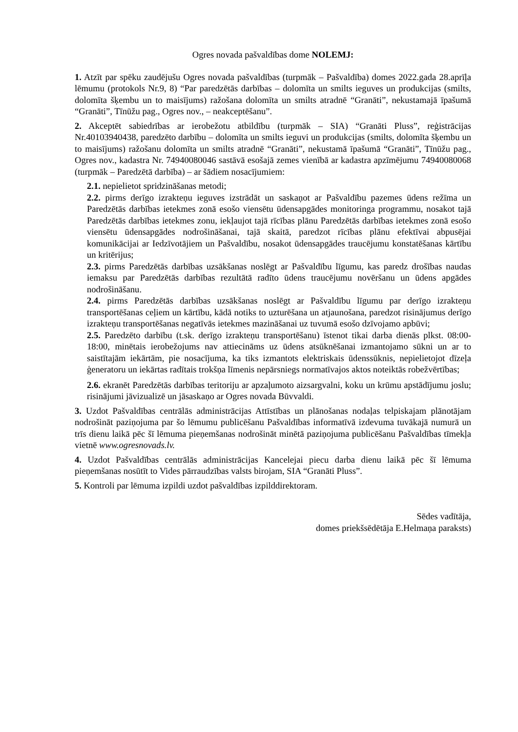Ogres novada pašvaldības dome NOLEMJ:
1. Atzīt par spēku zaudējušu Ogres novada pašvaldības (turpmāk – Pašvaldība) domes 2022.gada 28.aprīļa lēmumu (protokols Nr.9, 8) “Par paredzētās darbības – dolomīta un smilts ieguves un produkcijas (smilts, dolomīta šķembu un to maisījums) ražošana dolomīta un smilts atradnē “Granāti”, nekustamajā īpašumā “Granāti”, Tīnūžu pag., Ogres nov., – neakceptēšanu”.
2. Akceptēt sabiedrības ar ierobežotu atbildību (turpmāk – SIA) “Granāti Pluss”, reģistrācijas Nr.40103940438, paredzēto darbību – dolomīta un smilts ieguvi un produkcijas (smilts, dolomīta šķembu un to maisījums) ražošanu dolomīta un smilts atradnē “Granāti”, nekustamā īpašumā “Granāti”, Tīnūžu pag., Ogres nov., kadastra Nr. 74940080046 sastāvā esošajā zemes vienībā ar kadastra apzīmējumu 74940080068 (turpmāk – Paredzētā darbība) – ar šādiem nosacījumiem:
2.1. nepielietot spridzināšanas metodi;
2.2. pirms derīgo izrakteņu ieguves izstrādāt un saskaņot ar Pašvaldību pazemes ūdens režīma un Paredzētās darbības ietekmes zonā esošo viensētu ūdensapgādes monitoringa programmu, nosakot tajā Paredzētās darbības ietekmes zonu, iekļaujot tajā rīcības plānu Paredzētās darbības ietekmes zonā esošo viensētu ūdensapgādes nodrošināšanai, tajā skaitā, paredzot rīcības plānu efektīvai abpusējai komunikācijai ar Iedzīvotājiem un Pašvaldību, nosakot ūdensapgādes traucējumu konstatēšanas kārtību un kritērijus;
2.3. pirms Paredzētās darbības uzsākšanas noslēgt ar Pašvaldību līgumu, kas paredz drošības naudas iemaksu par Paredzētās darbības rezultātā radīto ūdens traucējumu novēršanu un ūdens apgādes nodrošināšanu.
2.4. pirms Paredzētās darbības uzsākšanas noslēgt ar Pašvaldību līgumu par derīgo izrakteņu transportēšanas ceļiem un kārtību, kādā notiks to uzturēšana un atjaunošana, paredzot risinājumus derīgo izrakteņu transportēšanas negatīvās ietekmes mazināšanai uz tuvumā esošo dzīvojamo apbūvi;
2.5. Paredzēto darbību (t.sk. derīgo izrakteņu transportēšanu) īstenot tikai darba dienās plkst. 08:00-18:00, minētais ierobežojums nav attiecināms uz ūdens atsūknēšanai izmantojamo sūkni un ar to saistītajām iekārtām, pie nosacījuma, ka tiks izmantots elektriskais ūdenssūknis, nepielietojot dīzeļa ģeneratoru un iekārtas radītais trokšņa līmenis nepārsniegs normatīvajos aktos noteiktās robežvērtības;
2.6. ekranēt Paredzētās darbības teritoriju ar apzaļumoto aizsargvalni, koku un krūmu apstādījumu joslu; risinājumi jāvizualizē un jāsaskaņo ar Ogres novada Būvvaldi.
3. Uzdot Pašvaldības centrālās administrācijas Attīstības un plānošanas nodaļas telpiskajam plānotājam nodrošināt paziņojuma par šo lēmumu publicēšanu Pašvaldības informatīvā izdevuma tuvākajā numurā un trīs dienu laikā pēc šī lēmuma pieņemšanas nodrošināt minētā paziņojuma publicēšanu Pašvaldības tīmekļa vietnē www.ogresnovads.lv.
4. Uzdot Pašvaldības centrālās administrācijas Kancelejai piecu darba dienu laikā pēc šī lēmuma pieņemšanas nosūtīt to Vides pārraudzības valsts birojam, SIA “Granāti Pluss”.
5. Kontroli par lēmuma izpildi uzdot pašvaldības izpilddirektoram.
Sēdes vadītāja,
domes priekšsēdētāja E.Helmaņa paraksts)